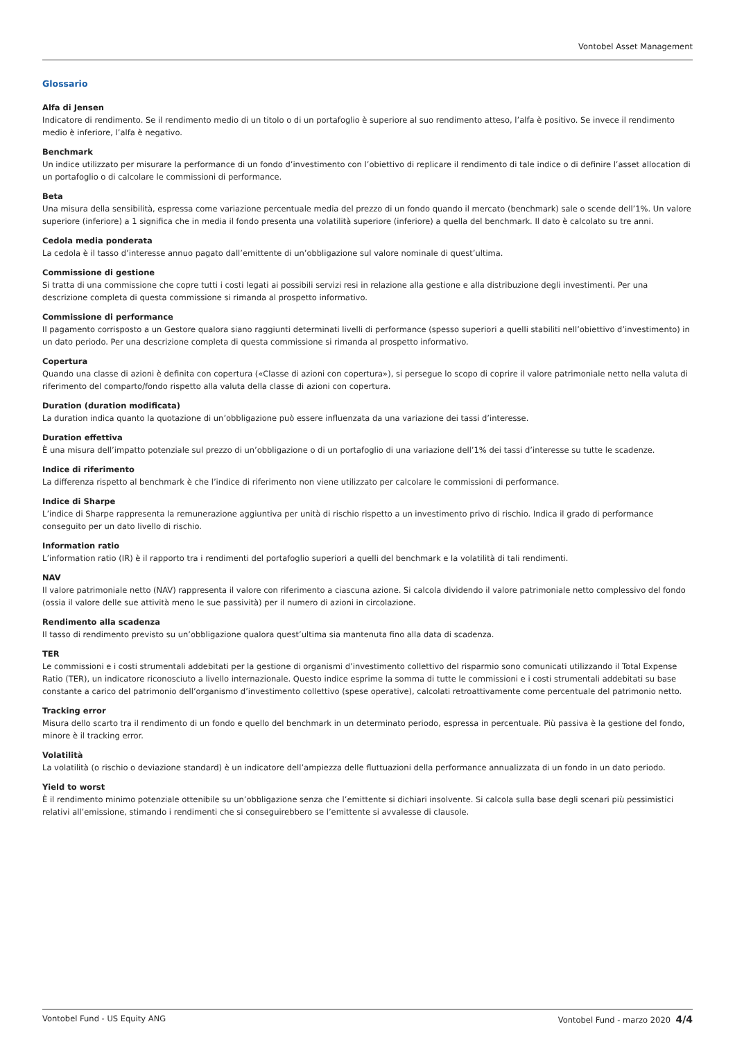Vontobel Asset Management
Glossario
Alfa di Jensen
Indicatore di rendimento. Se il rendimento medio di un titolo o di un portafoglio è superiore al suo rendimento atteso, l’alfa è positivo. Se invece il rendimento medio è inferiore, l’alfa è negativo.
Benchmark
Un indice utilizzato per misurare la performance di un fondo d’investimento con l’obiettivo di replicare il rendimento di tale indice o di definire l’asset allocation di un portafoglio o di calcolare le commissioni di performance.
Beta
Una misura della sensibilità, espressa come variazione percentuale media del prezzo di un fondo quando il mercato (benchmark) sale o scende dell’1%. Un valore superiore (inferiore) a 1 significa che in media il fondo presenta una volatilità superiore (inferiore) a quella del benchmark. Il dato è calcolato su tre anni.
Cedola media ponderata
La cedola è il tasso d’interesse annuo pagato dall’emittente di un’obbligazione sul valore nominale di quest’ultima.
Commissione di gestione
Si tratta di una commissione che copre tutti i costi legati ai possibili servizi resi in relazione alla gestione e alla distribuzione degli investimenti. Per una descrizione completa di questa commissione si rimanda al prospetto informativo.
Commissione di performance
Il pagamento corrisposto a un Gestore qualora siano raggiunti determinati livelli di performance (spesso superiori a quelli stabiliti nell’obiettivo d’investimento) in un dato periodo. Per una descrizione completa di questa commissione si rimanda al prospetto informativo.
Copertura
Quando una classe di azioni è definita con copertura («Classe di azioni con copertura»), si persegue lo scopo di coprire il valore patrimoniale netto nella valuta di riferimento del comparto/fondo rispetto alla valuta della classe di azioni con copertura.
Duration (duration modificata)
La duration indica quanto la quotazione di un’obbligazione può essere influenzata da una variazione dei tassi d’interesse.
Duration effettiva
È una misura dell’impatto potenziale sul prezzo di un’obbligazione o di un portafoglio di una variazione dell’1% dei tassi d’interesse su tutte le scadenze.
Indice di riferimento
La differenza rispetto al benchmark è che l’indice di riferimento non viene utilizzato per calcolare le commissioni di performance.
Indice di Sharpe
L’indice di Sharpe rappresenta la remunerazione aggiuntiva per unità di rischio rispetto a un investimento privo di rischio. Indica il grado di performance conseguito per un dato livello di rischio.
Information ratio
L’information ratio (IR) è il rapporto tra i rendimenti del portafoglio superiori a quelli del benchmark e la volatilità di tali rendimenti.
NAV
Il valore patrimoniale netto (NAV) rappresenta il valore con riferimento a ciascuna azione. Si calcola dividendo il valore patrimoniale netto complessivo del fondo (ossia il valore delle sue attività meno le sue passività) per il numero di azioni in circolazione.
Rendimento alla scadenza
Il tasso di rendimento previsto su un’obbligazione qualora quest’ultima sia mantenuta fino alla data di scadenza.
TER
Le commissioni e i costi strumentali addebitati per la gestione di organismi d’investimento collettivo del risparmio sono comunicati utilizzando il Total Expense Ratio (TER), un indicatore riconosciuto a livello internazionale. Questo indice esprime la somma di tutte le commissioni e i costi strumentali addebitati su base constante a carico del patrimonio dell’organismo d’investimento collettivo (spese operative), calcolati retroattivamente come percentuale del patrimonio netto.
Tracking error
Misura dello scarto tra il rendimento di un fondo e quello del benchmark in un determinato periodo, espressa in percentuale. Più passiva è la gestione del fondo, minore è il tracking error.
Volatilità
La volatilità (o rischio o deviazione standard) è un indicatore dell’ampiezza delle fluttuazioni della performance annualizzata di un fondo in un dato periodo.
Yield to worst
È il rendimento minimo potenziale ottenibile su un’obbligazione senza che l’emittente si dichiari insolvente. Si calcola sulla base degli scenari più pessimistici relativi all’emissione, stimando i rendimenti che si conseguirebbero se l’emittente si avvalesse di clausole.
Vontobel Fund - US Equity ANG Vontobel Fund - marzo 2020 4/4